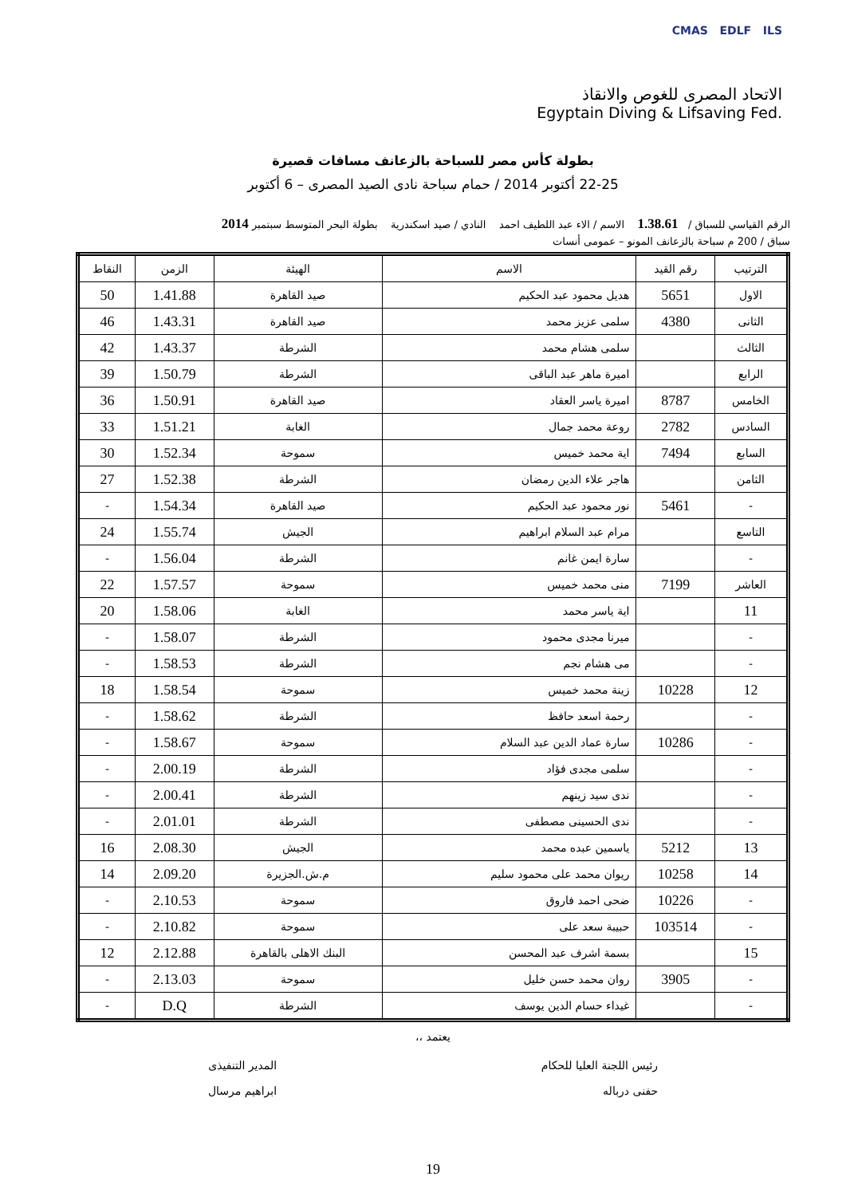CMAS EDLF ILS
الاتحاد المصرى للغوص والانقاذ
Egyptain Diving & Lifsaving Fed.
بطولة كأس مصر للسباحة بالزعانف مسافات قصيرة
22-25 أكتوبر 2014 / حمام سباحة نادى الصيد المصرى – 6 أكتوبر
الرقم القياسي للسباق / 1.38.61 الاسم / الاء عبد اللطيف احمد النادي / صيد اسكندرية بطولة البحر المتوسط سبتمبر 2014
سباق / 200 م سباحة بالزعانف المونو – عمومى أنسات
| الترتيب | رقم القيد | الاسم | الهيئة | الزمن | النقاط |
| --- | --- | --- | --- | --- | --- |
| الاول | 5651 | هديل محمود عبد الحكيم | صيد القاهرة | 1.41.88 | 50 |
| الثانى | 4380 | سلمى عزيز محمد | صيد القاهرة | 1.43.31 | 46 |
| الثالث | | سلمى هشام محمد | الشرطة | 1.43.37 | 42 |
| الرابع | | اميرة ماهر عبد الباقى | الشرطة | 1.50.79 | 39 |
| الخامس | 8787 | اميرة ياسر العقاد | صيد القاهرة | 1.50.91 | 36 |
| السادس | 2782 | روعة محمد جمال | الغابة | 1.51.21 | 33 |
| السابع | 7494 | اية محمد خميس | سموحة | 1.52.34 | 30 |
| الثامن | | هاجر علاء الدين رمضان | الشرطة | 1.52.38 | 27 |
| - | 5461 | نور محمود عبد الحكيم | صيد القاهرة | 1.54.34 | - |
| التاسع | | مرام عبد السلام ابراهيم | الجيش | 1.55.74 | 24 |
| - | | سارة ايمن غانم | الشرطة | 1.56.04 | - |
| العاشر | 7199 | منى محمد خميس | سموحة | 1.57.57 | 22 |
| 11 | | اية ياسر محمد | الغابة | 1.58.06 | 20 |
| - | | ميرنا مجدى محمود | الشرطة | 1.58.07 | - |
| - | | مى هشام نجم | الشرطة | 1.58.53 | - |
| 12 | 10228 | زينة محمد خميس | سموحة | 1.58.54 | 18 |
| - | | رحمة اسعد حافظ | الشرطة | 1.58.62 | - |
| - | 10286 | سارة عماد الدين عبد السلام | سموحة | 1.58.67 | - |
| - | | سلمى مجدى فؤاد | الشرطة | 2.00.19 | - |
| - | | ندى سيد زينهم | الشرطة | 2.00.41 | - |
| - | | ندى الحسينى مصطفى | الشرطة | 2.01.01 | - |
| 13 | 5212 | ياسمين عبده محمد | الجيش | 2.08.30 | 16 |
| 14 | 10258 | ريوان محمد على محمود سليم | م.ش.الجزيرة | 2.09.20 | 14 |
| - | 10226 | ضحى احمد فاروق | سموحة | 2.10.53 | - |
| - | 103514 | حبيبة سعد على | سموحة | 2.10.82 | - |
| 15 | | بسمة اشرف عبد المحسن | البنك الاهلى بالقاهرة | 2.12.88 | 12 |
| - | 3905 | روان محمد حسن خليل | سموحة | 2.13.03 | - |
| - | | غيداء حسام الدين يوسف | الشرطة | D.Q | - |
يعتمد ،،
رئيس اللجنة العليا للحكام
حفنى درباله
المدير التنفيذى
ابراهيم مرسال
19